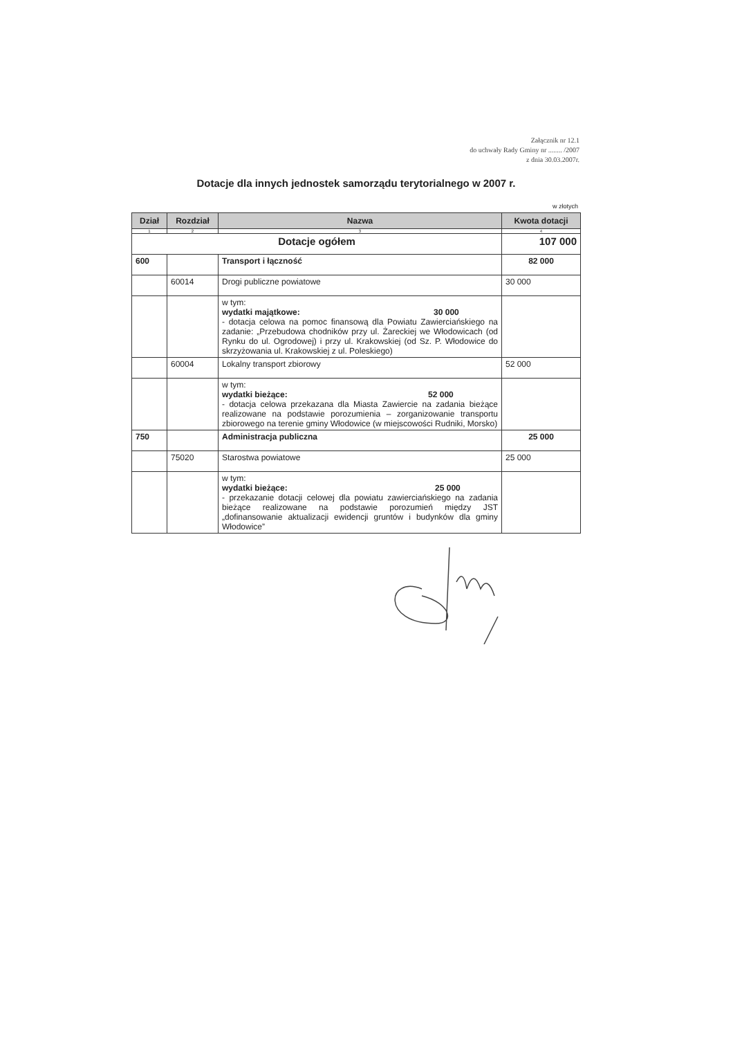Załącznik nr 12.1
do uchwały Rady Gminy nr ........ /2007
z dnia 30.03.2007r.
Dotacje dla innych jednostek samorządu terytorialnego w 2007 r.
w złotych
| Dział | Rozdział | Nazwa | Kwota dotacji |
| --- | --- | --- | --- |
| 1 | 2 | 3 | 4 |
| Dotacje ogółem | | | 107 000 |
| 600 | | Transport i łączność | 82 000 |
| | 60014 | Drogi publiczne powiatowe | 30 000 |
| | | w tym: wydatki majątkowe: 30 000 - dotacja celowa na pomoc finansową dla Powiatu Zawierciańskiego na zadanie: „Przebudowa chodników przy ul. Żareckiej we Włodowicach (od Rynku do ul. Ogrodowej) i przy ul. Krakowskiej (od Sz. P. Włodowice do skrzyżowania ul. Krakowskiej z ul. Poleskiego) | |
| | 60004 | Lokalny transport zbiorowy | 52 000 |
| | | w tym: wydatki bieżące: 52 000 - dotacja celowa przekazana dla Miasta Zawiercie na zadania bieżące realizowane na podstawie porozumienia – zorganizowanie transportu zbiorowego na terenie gminy Włodowice (w miejscowości Rudniki, Morsko) | |
| 750 | | Administracja publiczna | 25 000 |
| | 75020 | Starostwa powiatowe | 25 000 |
| | | w tym: wydatki bieżące: 25 000 - przekazanie dotacji celowej dla powiatu zawierciańskiego na zadania bieżące realizowane na podstawie porozumień między JST „dofinansowanie aktualizacji ewidencji gruntów i budynków dla gminy Włodowice” | |